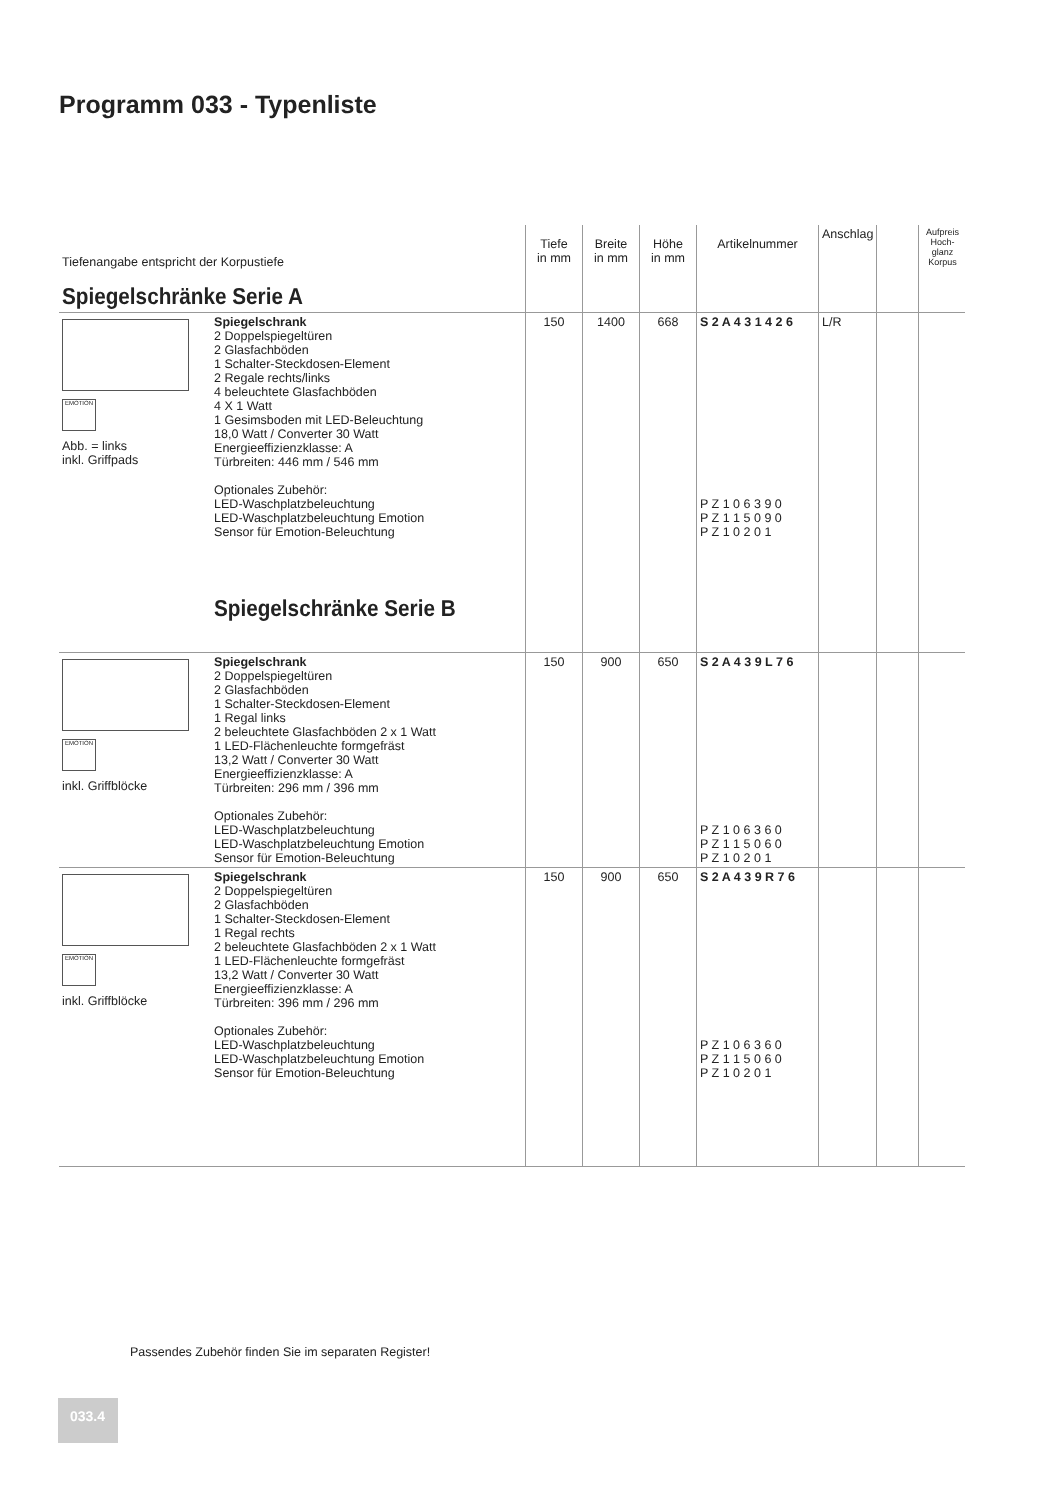Programm 033 - Typenliste
| Tiefenangabe entspricht der Korpustiefe Spiegelschränke Serie A | | Tiefe in mm | Breite in mm | Höhe in mm | Artikelnummer | Anschlag | | Aufpreis Hoch-glanz Korpus |
| EMOTION Abb. = links inkl. Griffpads | Spiegelschrank 2 Doppelspiegeltüren 2 Glasfachböden 1 Schalter-Steckdosen-Element 2 Regale rechts/links 4 beleuchtete Glasfachböden 4 X 1 Watt 1 Gesimsboden mit LED-Beleuchtung 18,0 Watt / Converter 30 Watt Energieeffizienzklasse: A Türbreiten: 446 mm / 546 mm Optionales Zubehör: LED-Waschplatzbeleuchtung LED-Waschplatzbeleuchtung Emotion Sensor für Emotion-Beleuchtung Spiegelschränke Serie B | 150 | 1400 | 668 | S 2 A 4 3 1 4 2 6 P Z 1 0 6 3 9 0 P Z 1 1 5 0 9 0 P Z 1 0 2 0 1 | L/R | | |
| EMOTION inkl. Griffblöcke | Spiegelschrank 2 Doppelspiegeltüren 2 Glasfachböden 1 Schalter-Steckdosen-Element 1 Regal links 2 beleuchtete Glasfachböden 2 x 1 Watt 1 LED-Flächenleuchte formgefräst 13,2 Watt / Converter 30 Watt Energieeffizienzklasse: A Türbreiten: 296 mm / 396 mm Optionales Zubehör: LED-Waschplatzbeleuchtung LED-Waschplatzbeleuchtung Emotion Sensor für Emotion-Beleuchtung | 150 | 900 | 650 | S 2 A 4 3 9 L 7 6 P Z 1 0 6 3 6 0 P Z 1 1 5 0 6 0 P Z 1 0 2 0 1 | | | |
| EMOTION inkl. Griffblöcke | Spiegelschrank 2 Doppelspiegeltüren 2 Glasfachböden 1 Schalter-Steckdosen-Element 1 Regal rechts 2 beleuchtete Glasfachböden 2 x 1 Watt 1 LED-Flächenleuchte formgefräst 13,2 Watt / Converter 30 Watt Energieeffizienzklasse: A Türbreiten: 396 mm / 296 mm Optionales Zubehör: LED-Waschplatzbeleuchtung LED-Waschplatzbeleuchtung Emotion Sensor für Emotion-Beleuchtung | 150 | 900 | 650 | S 2 A 4 3 9 R 7 6 P Z 1 0 6 3 6 0 P Z 1 1 5 0 6 0 P Z 1 0 2 0 1 | | | |
Passendes Zubehör finden Sie im separaten Register!
033.4